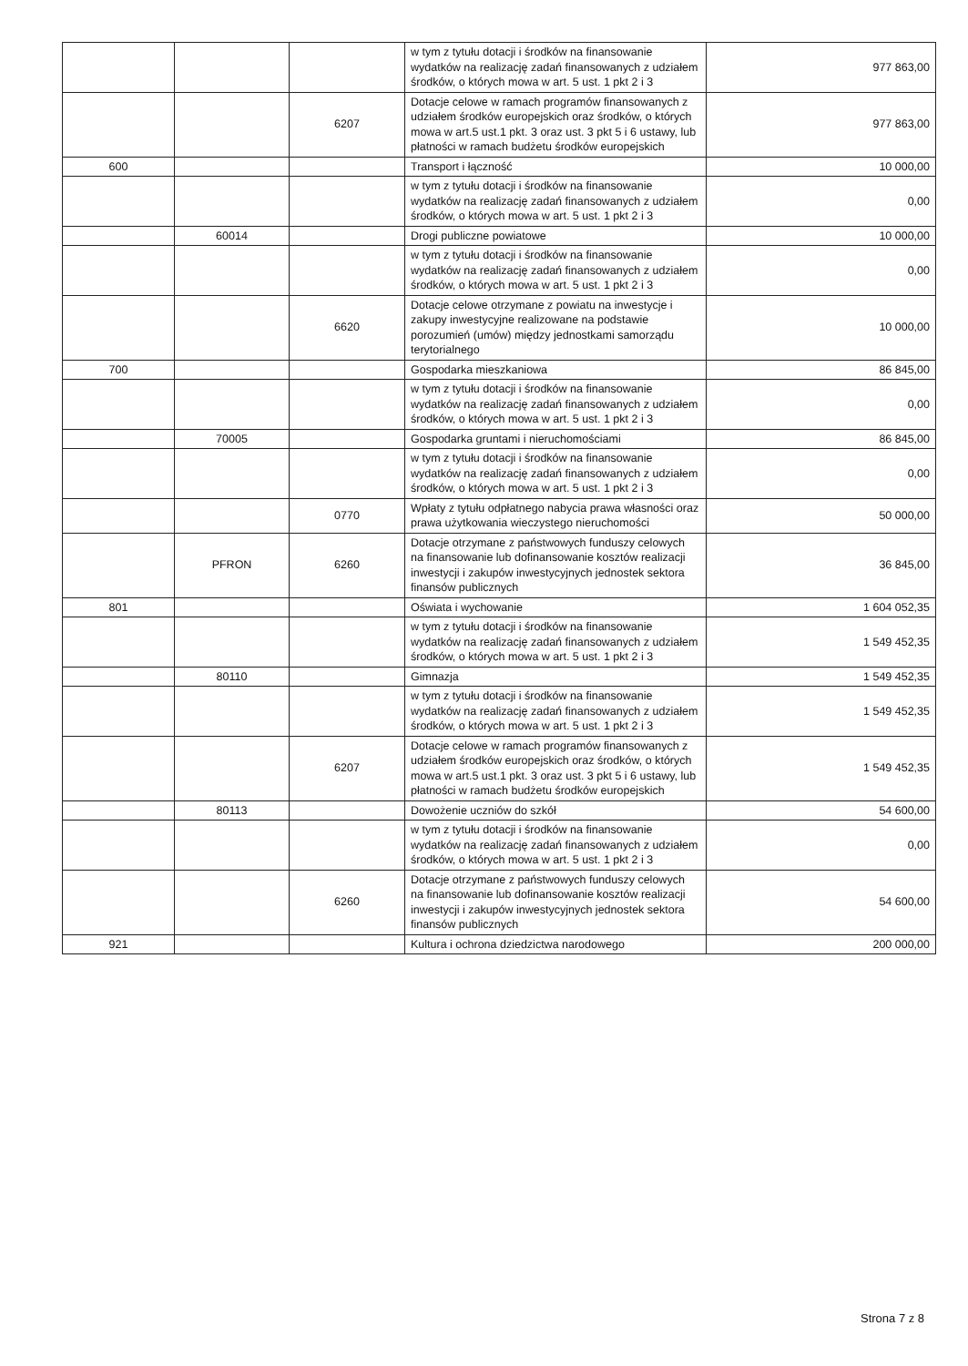| | | | w tym z tytułu dotacji i środków na finansowanie wydatków na realizację zadań finansowanych z udziałem środków, o których mowa w art. 5 ust. 1 pkt 2 i 3 | 977 863,00 |
| | | 6207 | Dotacje celowe w ramach programów finansowanych z udziałem środków europejskich oraz środków, o których mowa w art.5 ust.1 pkt. 3 oraz ust. 3 pkt 5 i 6 ustawy, lub płatności w ramach budżetu środków europejskich | 977 863,00 |
| 600 | | | Transport i łączność | 10 000,00 |
| | | | w tym z tytułu dotacji i środków na finansowanie wydatków na realizację zadań finansowanych z udziałem środków, o których mowa w art. 5 ust. 1 pkt 2 i 3 | 0,00 |
| | 60014 | | Drogi publiczne powiatowe | 10 000,00 |
| | | | w tym z tytułu dotacji i środków na finansowanie wydatków na realizację zadań finansowanych z udziałem środków, o których mowa w art. 5 ust. 1 pkt 2 i 3 | 0,00 |
| | | 6620 | Dotacje celowe otrzymane z powiatu na inwestycje i zakupy inwestycyjne realizowane na podstawie porozumień (umów) między jednostkami samorządu terytorialnego | 10 000,00 |
| 700 | | | Gospodarka mieszkaniowa | 86 845,00 |
| | | | w tym z tytułu dotacji i środków na finansowanie wydatków na realizację zadań finansowanych z udziałem środków, o których mowa w art. 5 ust. 1 pkt 2 i 3 | 0,00 |
| | 70005 | | Gospodarka gruntami i nieruchomościami | 86 845,00 |
| | | | w tym z tytułu dotacji i środków na finansowanie wydatków na realizację zadań finansowanych z udziałem środków, o których mowa w art. 5 ust. 1 pkt 2 i 3 | 0,00 |
| | | 0770 | Wpłaty z tytułu odpłatnego nabycia prawa własności oraz prawa użytkowania wieczystego nieruchomości | 50 000,00 |
| | PFRON | 6260 | Dotacje otrzymane z państwowych funduszy celowych na finansowanie lub dofinansowanie kosztów realizacji inwestycji i zakupów inwestycyjnych jednostek sektora finansów publicznych | 36 845,00 |
| 801 | | | Oświata i wychowanie | 1 604 052,35 |
| | | | w tym z tytułu dotacji i środków na finansowanie wydatków na realizację zadań finansowanych z udziałem środków, o których mowa w art. 5 ust. 1 pkt 2 i 3 | 1 549 452,35 |
| | 80110 | | Gimnazja | 1 549 452,35 |
| | | | w tym z tytułu dotacji i środków na finansowanie wydatków na realizację zadań finansowanych z udziałem środków, o których mowa w art. 5 ust. 1 pkt 2 i 3 | 1 549 452,35 |
| | | 6207 | Dotacje celowe w ramach programów finansowanych z udziałem środków europejskich oraz środków, o których mowa w art.5 ust.1 pkt. 3 oraz ust. 3 pkt 5 i 6 ustawy, lub płatności w ramach budżetu środków europejskich | 1 549 452,35 |
| | 80113 | | Dowożenie uczniów do szkół | 54 600,00 |
| | | | w tym z tytułu dotacji i środków na finansowanie wydatków na realizację zadań finansowanych z udziałem środków, o których mowa w art. 5 ust. 1 pkt 2 i 3 | 0,00 |
| | | 6260 | Dotacje otrzymane z państwowych funduszy celowych na finansowanie lub dofinansowanie kosztów realizacji inwestycji i zakupów inwestycyjnych jednostek sektora finansów publicznych | 54 600,00 |
| 921 | | | Kultura i ochrona dziedzictwa narodowego | 200 000,00 |
Strona 7 z 8